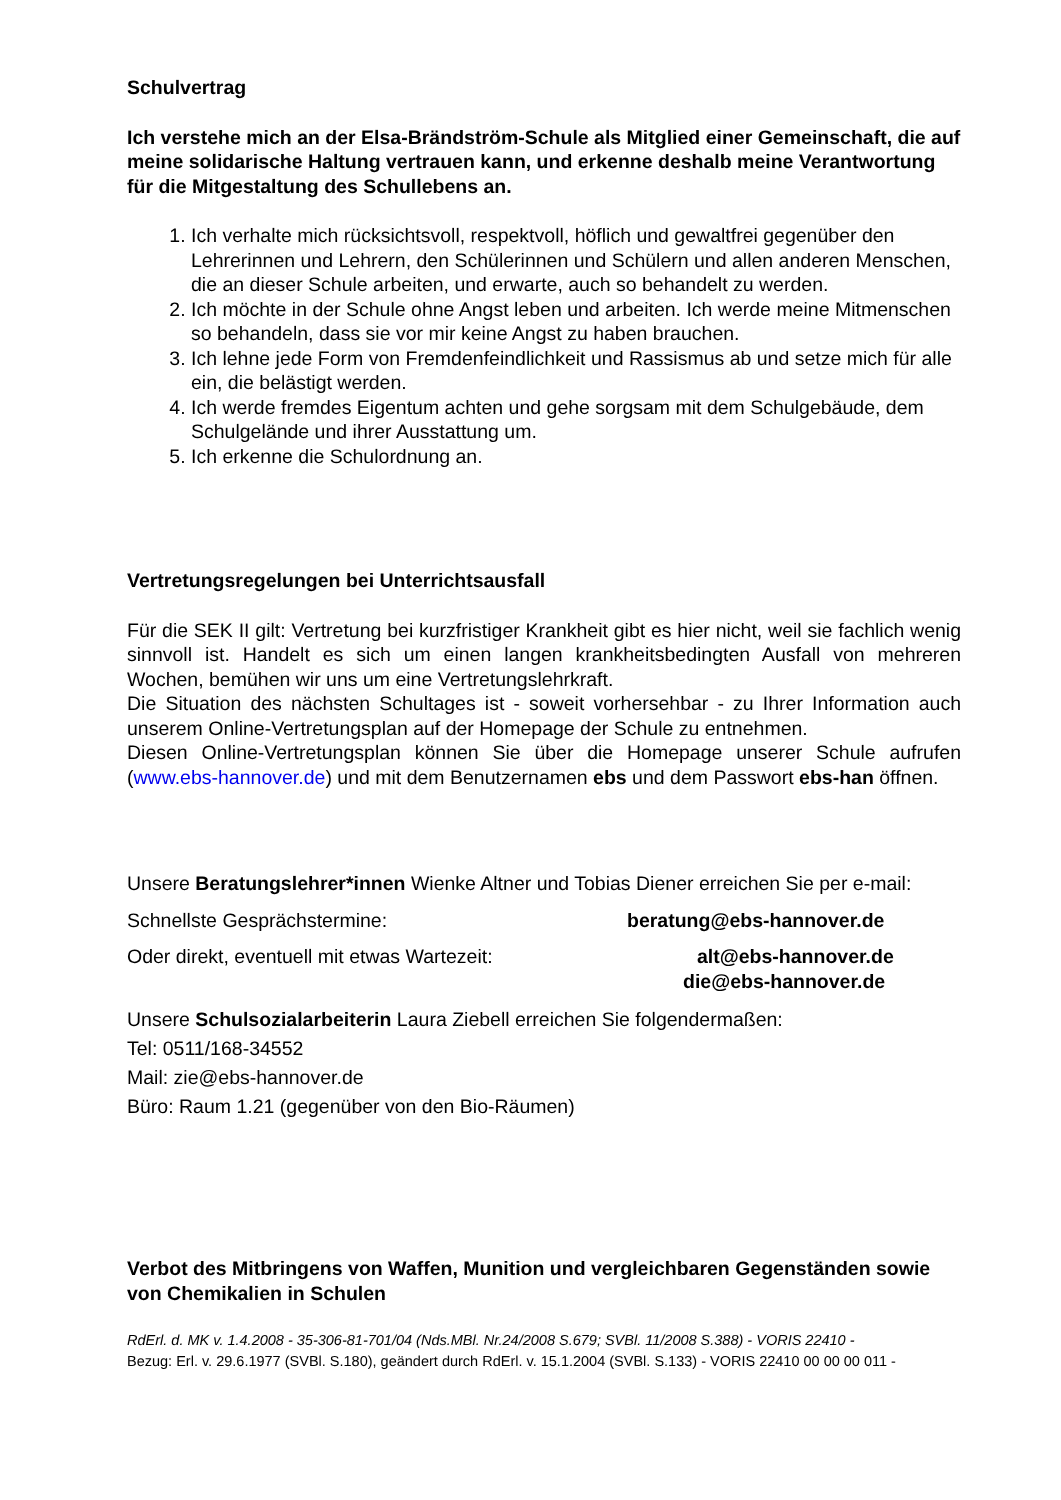Schulvertrag
Ich verstehe mich an der Elsa-Brändström-Schule als Mitglied einer Gemein­schaft, die auf meine solidarische Haltung vertrauen kann, und erkenne deshalb meine Verantwortung für die Mitgestaltung des Schullebens an.
1. Ich verhalte mich rücksichtsvoll, respektvoll, höflich und gewaltfrei gegenüber den Lehrerinnen und Lehrern, den Schülerinnen und Schülern und allen anderen Menschen, die an dieser Schule arbeiten, und erwarte, auch so behandelt zu werden.
2. Ich möchte in der Schule ohne Angst leben und arbeiten. Ich werde meine Mit­menschen so behandeln, dass sie vor mir keine Angst zu haben brauchen.
3. Ich lehne jede Form von Fremdenfeindlichkeit und Rassismus ab und setze mich für alle ein, die belästigt werden.
4. Ich werde fremdes Eigentum achten und gehe sorgsam mit dem Schulgebäude, dem Schulgelände und ihrer Ausstattung um.
5. Ich erkenne die Schulordnung an.
Vertretungsregelungen bei Unterrichtsausfall
Für die SEK II gilt: Vertretung bei kurzfristiger Krankheit gibt es hier nicht, weil sie fach­lich wenig sinnvoll ist. Handelt es sich um einen langen krankheitsbedingten Ausfall von mehreren Wochen, bemühen wir uns um eine Vertretungslehrkraft.
Die Situation des nächsten Schultages ist - soweit vorhersehbar - zu Ihrer Information auch unserem Online-Vertretungsplan auf der Homepage der Schule zu entnehmen.
Diesen Online-Vertretungsplan können Sie über die Homepage unserer Schule aufrufen (www.ebs-hannover.de) und mit dem Benutzernamen ebs und dem Passwort ebs-han öffnen.
Unsere Beratungslehrer*innen Wienke Altner und Tobias Diener erreichen Sie per e-mail:
Schnellste Gesprächstermine: beratung@ebs-hannover.de
Oder direkt, eventuell mit etwas Wartezeit: alt@ebs-hannover.de
die@ebs-hannover.de
Unsere Schulsozialarbeiterin Laura Ziebell erreichen Sie folgendermaßen:
Tel: 0511/168-34552
Mail: zie@ebs-hannover.de
Büro: Raum 1.21 (gegenüber von den Bio-Räumen)
Verbot des Mitbringens von Waffen, Munition und vergleichbaren Gegenständen sowie von Chemikalien in Schulen
RdErl. d. MK v. 1.4.2008 - 35-306-81-701/04 (Nds.MBl. Nr.24/2008 S.679; SVBl. 11/2008 S.388) - VORIS 22410 -
Bezug: Erl. v. 29.6.1977 (SVBl. S.180), geändert durch RdErl. v. 15.1.2004 (SVBl. S.133) - VORIS 22410 00 00 00 011 -